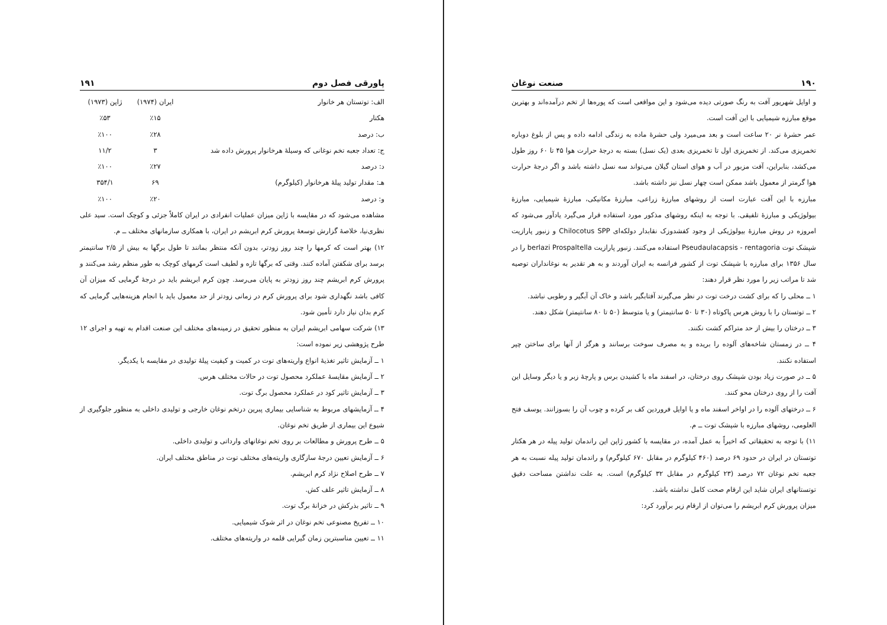۱۹۰ صنعت نوغان
و اوایل شهریور آفت به رنگ صورتی دیده می‌شود و این مواقعی است که پوره‌ها از تخم درآمده‌اند و بهترین موقع مبارزه شیمیایی با این آفت است.
عمر حشرهٔ نر ۲۰ ساعت است و بعد می‌میرد ولی حشرهٔ ماده به زندگی ادامه داده و پس از بلوغ دوباره تخمریزی می‌کند. از تخمریزی اول تا تخمریزی بعدی (یک نسل) بسته به درجهٔ حرارت هوا ۴۵ تا ۶۰ روز طول می‌کشد، بنابراین، آفت مزبور در آب و هوای استان گیلان می‌تواند سه نسل داشته باشد و اگر درجهٔ حرارت هوا گرمتر از معمول باشد ممکن است چهار نسل نیز داشته باشد.
مبارزه با این آفت عبارت است از روشهای مبارزهٔ زراعی، مبارزهٔ مکانیکی، مبارزهٔ شیمیایی، مبارزهٔ بیولوژیکی و مبارزهٔ تلفیقی. با توجه به اینکه روشهای مذکور مورد استفاده قرار می‌گیرد یادآور می‌شود که امروزه در روش مبارزهٔ بیولوژیکی از وجود کفشدوزک نقابدار دولکه‌ای Chilocotus SPP و زنبور پارازیت شپشک توت Pseudaulacapsis - rentagoria استفاده می‌کنند. زنبور پارازیت berlazi Prospaltella را در سال ۱۳۵۶ برای مبارزه با شپشک توت از کشور فرانسه به ایران آوردند و به هر تقدیر به نوغانداران توصیه شد تا مراتب زیر را مورد نظر قرار دهند:
۱ ــ محلی را که برای کشت درخت توت در نظر می‌گیرند آفتابگیر باشد و خاک آن آبگیر و رطوبی نباشد.
۲ ــ توتستان را با روش هرس پاکوتاه (۳۰ تا ۵۰ سانتیمتر) و یا متوسط (۵۰ تا ۸۰ سانتیمتر) شکل دهند.
۳ ــ درختان را بیش از حد متراکم کشت نکنند.
۴ ــ در زمستان شاخه‌های آلوده را بریده و به مصرف سوخت برسانند و هرگز از آنها برای ساختن چپر استفاده نکنند.
۵ ــ در صورت زیاد بودن شپشک روی درختان، در اسفند ماه با کشیدن برس و پارچهٔ زبر و یا دیگر وسایل این آفت را از روی درختان محو کنند.
۶ ــ درختهای آلوده را در اواخر اسفند ماه و یا اوایل فروردین کف بر کرده و چوب آن را بسوزانند. یوسف فتح العلومی، روشهای مبارزه با شپشک توت ــ م.
۱۱) با توجه به تحقیقاتی که اخیراً به عمل آمده، در مقایسه با کشور ژاپن این راندمان تولید پیله در هر هکتار توتستان در ایران در حدود ۶۹ درصد (۴۶۰ کیلوگرم در مقابل ۶۷۰ کیلوگرم) و راندمان تولید پیله نسبت به هر جعبه تخم نوغان ۷۲ درصد (۲۳ کیلوگرم در مقابل ۳۲ کیلوگرم) است. به علت نداشتن مساحت دقیق توتستانهای ایران شاید این ارقام صحت کامل نداشته باشد.
میزان پرورش کرم ابریشم را می‌توان از ارقام زیر برآورد کرد:
پاورقی فصل دوم ۱۹۱
| الف: توتستان هر خانوار | ایران (۱۹۷۴) | ژاپن (۱۹۷۳) |
| --- | --- | --- |
| هکتار | ٪۱۵ | ٪۵۳ |
| ب: درصد | ٪۲۸ | ٪۱۰۰ |
| ج: تعداد جعبه تخم نوغانی که وسیلهٔ هرخانوار پرورش داده شد | ۳ | ۱۱/۲ |
| د: درصد | ٪۲۷ | ٪۱۰۰ |
| هـ: مقدار تولید پیلهٔ هرخانوار (کیلوگرم) | ۶۹ | ۳۵۴/۱ |
| و: درصد | ٪۲۰ | ٪۱۰۰ |
مشاهده می‌شود که در مقایسه با ژاپن میزان عملیات انفرادی در ایران کاملاً جزئی و کوچک است. سید علی نظری‌نیا، خلاصهٔ گزارش توسعهٔ پرورش کرم ابریشم در ایران، با همکاری سازمانهای مختلف ــ م.
۱۲) بهتر است که کرمها را چند روز زودتر، بدون آنکه منتظر بمانند تا طول برگها به بیش از ۲/۵ سانتیمتر برسد برای شکفتن آماده کنند. وقتی که برگها تازه و لطیف است کرمهای کوچک به طور منظم رشد می‌کنند و پرورش کرم ابریشم چند روز زودتر به پایان می‌رسد. چون کرم ابریشم باید در درجهٔ گرمایی که میزان آن کافی باشد نگهداری شود برای پرورش کرم در زمانی زودتر از حد معمول باید با انجام هزینه‌هایی گرمایی که کرم بدان نیاز دارد تأمین شود.
۱۳) شرکت سهامی ابریشم ایران به منظور تحقیق در زمینه‌های مختلف این صنعت اقدام به تهیه و اجرای ۱۲ طرح پژوهشی زیر نموده است:
۱ ــ آزمایش تاثیر تغذیهٔ انواع واریته‌های توت در کمیت و کیفیت پیلهٔ تولیدی در مقایسه با یکدیگر.
۲ ــ آزمایش مقایسهٔ عملکرد محصول توت در حالات مختلف هرس.
۳ ــ آزمایش تاثیر کود در عملکرد محصول برگ توت.
۴ ــ آزمایشهای مربوط به شناسایی بیماری پبرین درتخم نوغان خارجی و تولیدی داخلی به منظور جلوگیری از شیوع این بیماری از طریق تخم نوغان.
۵ ــ طرح پرورش و مطالعات بر روی تخم نوغانهای وارداتی و تولیدی داخلی.
۶ ــ آزمایش تعیین درجهٔ سازگاری واریته‌های مختلف توت در مناطق مختلف ایران.
۷ ــ طرح اصلاح نژاد کرم ابریشم.
۸ ــ آزمایش تاثیر علف کش.
۹ ــ تاثیر بذرکش در خزانهٔ برگ توت.
۱۰ ــ تفریخ مصنوعی تخم نوغان در اثر شوک شیمیایی.
۱۱ ــ تعیین مناسبترین زمان گیرایی قلمه در واریته‌های مختلف.